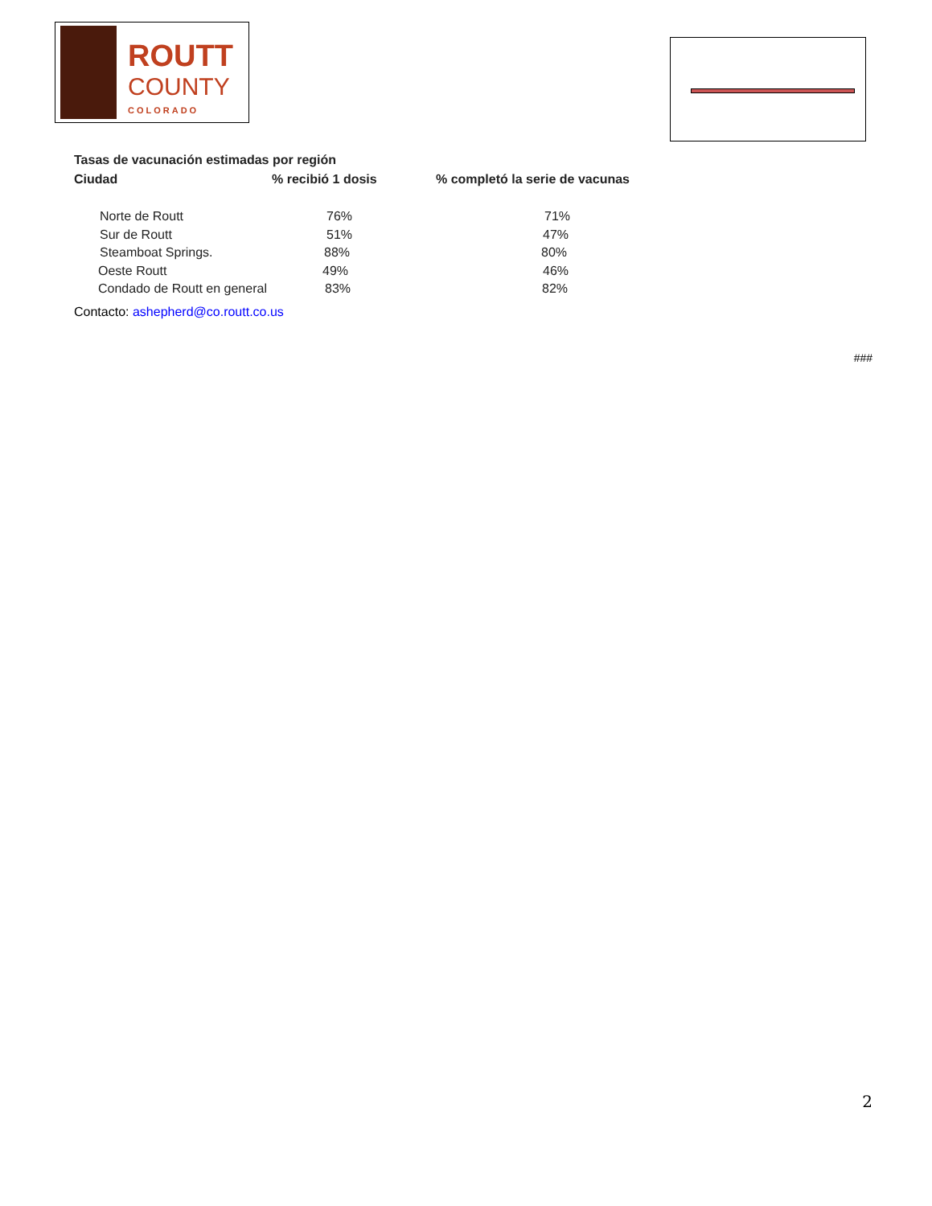ROUTT
COUNTY
COLORADO
Tasas de vacunación estimadas por región
| Ciudad | % recibió 1 dosis | % completó la serie de vacunas |
| --- | --- | --- |
| Norte de Routt | 76% | 71% |
| Sur de Routt | 51% | 47% |
| Steamboat Springs. | 88% | 80% |
| Oeste Routt | 49% | 46% |
| Condado de Routt en general | 83% | 82% |
Contacto: ashepherd@co.routt.co.us
###
2